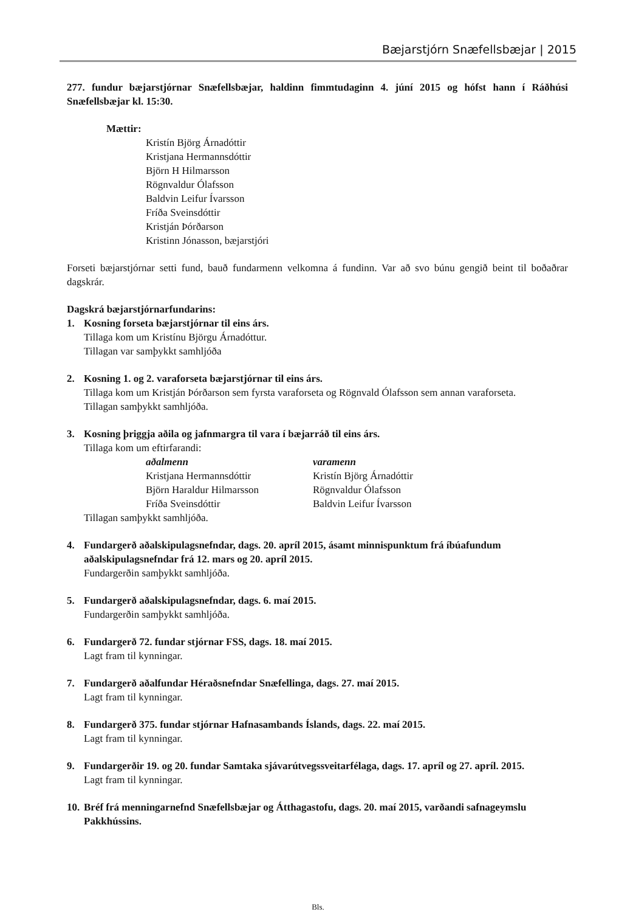Bæjarstjórn Snæfellsbæjar | 2015
277. fundur bæjarstjórnar Snæfellsbæjar, haldinn fimmtudaginn 4. júní 2015 og hófst hann í Ráðhúsi Snæfellsbæjar kl. 15:30.
Mættir:
Kristín Björg Árnadóttir
Kristjana Hermannsdóttir
Björn H Hilmarsson
Rögnvaldur Ólafsson
Baldvin Leifur Ívarsson
Fríða Sveinsdóttir
Kristján Þórðarson
Kristinn Jónasson, bæjarstjóri
Forseti bæjarstjórnar setti fund, bauð fundarmenn velkomna á fundinn. Var að svo búnu gengið beint til boðaðrar dagskrár.
Dagskrá bæjarstjórnarfundarins:
1. Kosning forseta bæjarstjórnar til eins árs.
Tillaga kom um Kristínu Björgu Árnadóttur.
Tillagan var samþykkt samhljóða
2. Kosning 1. og 2. varaforseta bæjarstjórnar til eins árs.
Tillaga kom um Kristján Þórðarson sem fyrsta varaforseta og Rögnvald Ólafsson sem annan varaforseta.
Tillagan samþykkt samhljóða.
3. Kosning þriggja aðila og jafnmargra til vara í bæjarráð til eins árs.
Tillaga kom um eftirfarandi:
| aðalmenn | varamenn |
| --- | --- |
| Kristjana Hermannsdóttir | Kristín Björg Árnadóttir |
| Björn Haraldur Hilmarsson | Rögnvaldur Ólafsson |
| Fríða Sveinsdóttir | Baldvin Leifur Ívarsson |
Tillagan samþykkt samhljóða.
4. Fundargerð aðalskipulagsnefndar, dags. 20. apríl 2015, ásamt minnispunktum frá íbúafundum aðalskipulagsnefndar frá 12. mars og 20. apríl 2015.
Fundargerðin samþykkt samhljóða.
5. Fundargerð aðalskipulagsnefndar, dags. 6. maí 2015.
Fundargerðin samþykkt samhljóða.
6. Fundargerð 72. fundar stjórnar FSS, dags. 18. maí 2015.
Lagt fram til kynningar.
7. Fundargerð aðalfundar Héraðsnefndar Snæfellinga, dags. 27. maí 2015.
Lagt fram til kynningar.
8. Fundargerð 375. fundar stjórnar Hafnasambands Íslands, dags. 22. maí 2015.
Lagt fram til kynningar.
9. Fundargerðir 19. og 20. fundar Samtaka sjávarútvegssveitarfélaga, dags. 17. apríl og 27. apríl. 2015.
Lagt fram til kynningar.
10. Bréf frá menningarnefnd Snæfellsbæjar og Átthagastofu, dags. 20. maí 2015, varðandi safnageymslu Pakkhússins.
Bls.